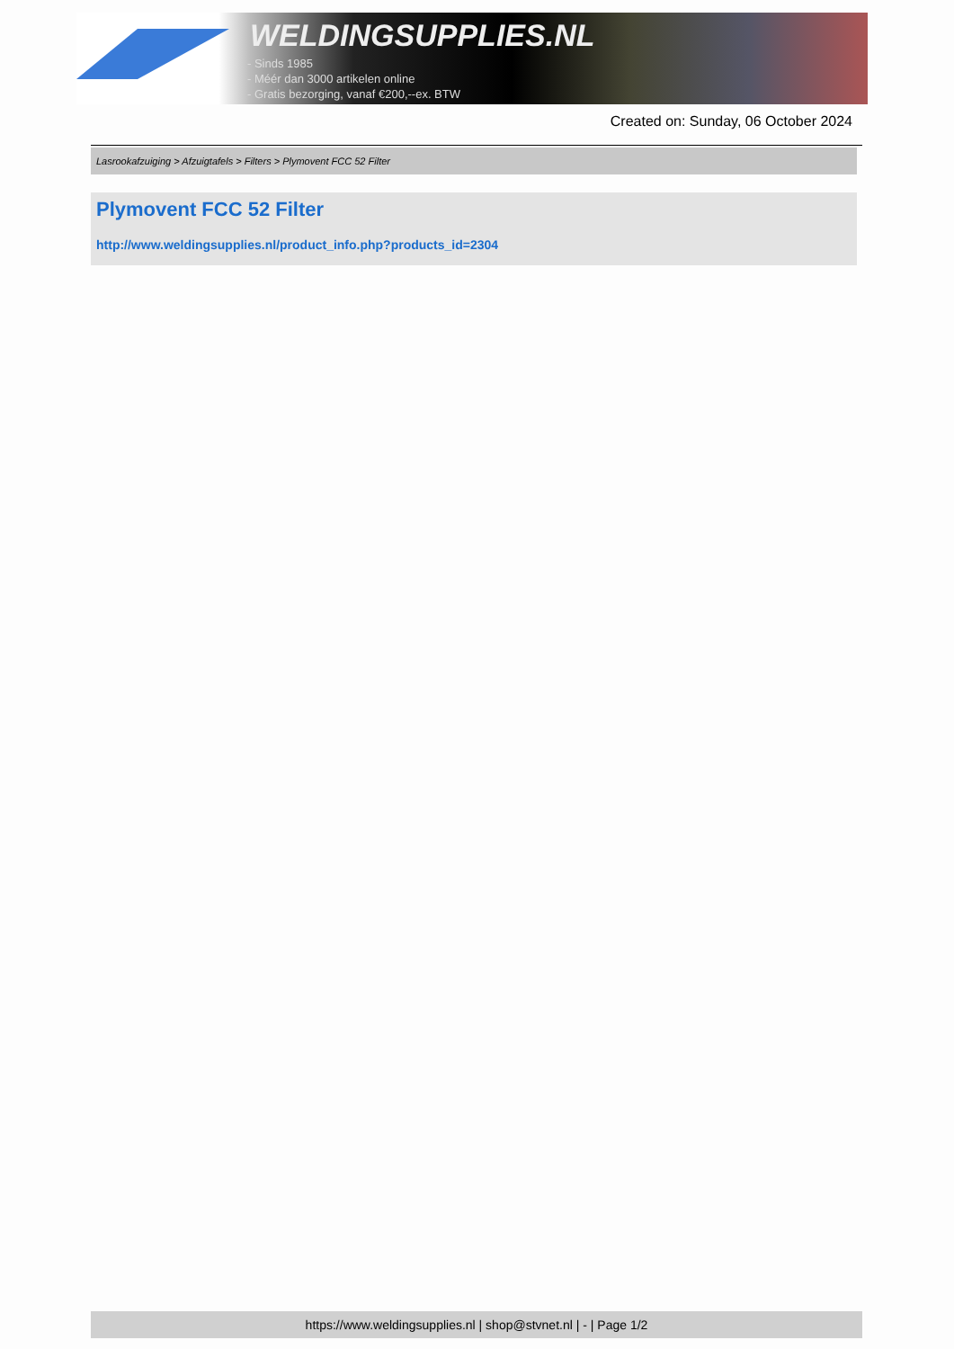WELDINGSUPPLIES.NL
- Sinds 1985
- Méér dan 3000 artikelen online
- Gratis bezorging, vanaf €200,--ex. BTW
Created on: Sunday, 06 October 2024
Lasrookafzuiging > Afzuigtafels > Filters > Plymovent FCC 52 Filter
Plymovent FCC 52 Filter
http://www.weldingsupplies.nl/product_info.php?products_id=2304
https://www.weldingsupplies.nl | shop@stvnet.nl | - | Page 1/2